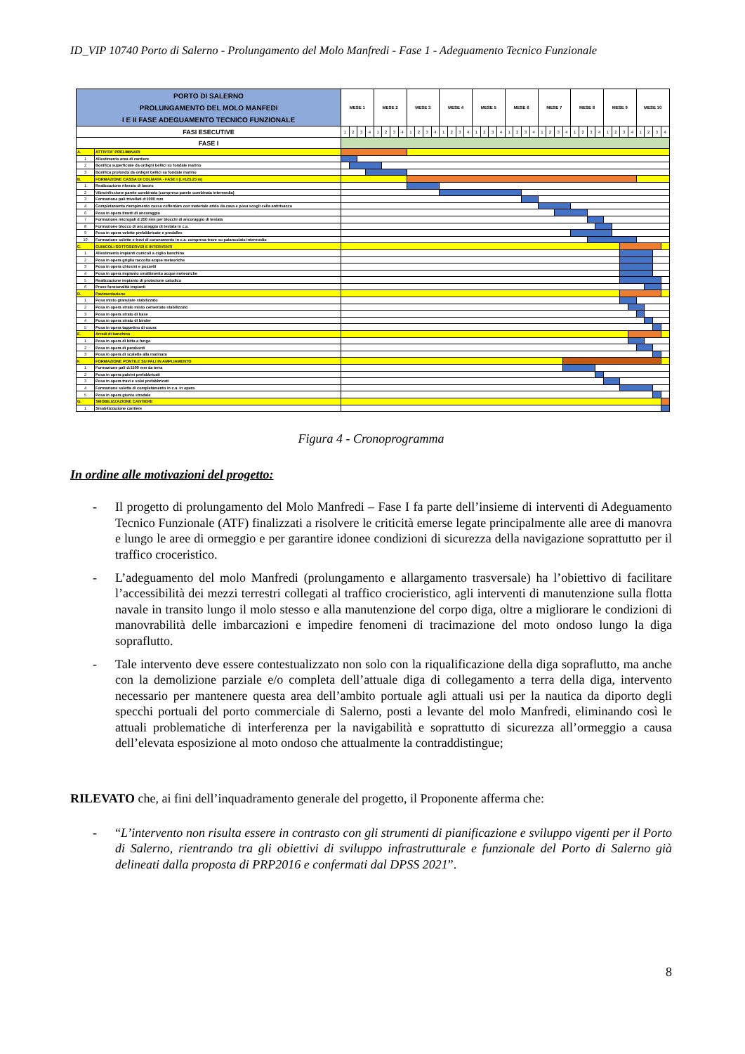ID_VIP 10740 Porto di Salerno - Prolungamento del Molo Manfredi - Fase 1 - Adeguamento Tecnico Funzionale
| PORTO DI SALERNO PROLUNGAMENTO DEL MOLO MANFEDI I E II FASE ADEGUAMENTO TECNICO FUNZIONALE | | MESE 1 | | | | MESE 2 | | | | MESE 3 | | | | MESE 4 | | | | MESE 5 | | | | MESE 6 | | | | MESE 7 | | | | MESE 8 | | | | MESE 9 | | | | MESE 10 | | | |
| --- | --- | --- | --- | --- | --- | --- | --- | --- | --- | --- | --- | --- | --- | --- | --- | --- | --- | --- | --- | --- | --- | --- | --- | --- | --- | --- | --- | --- | --- | --- | --- | --- | --- | --- | --- | --- | --- | --- | --- | --- | --- |
| FASI ESECUTIVE | | 1 | 2 | 3 | 4 | 1 | 2 | 3 | 4 | 1 | 2 | 3 | 4 | 1 | 2 | 3 | 4 | 1 | 2 | 3 | 4 | 1 | 2 | 3 | 4 | 1 | 2 | 3 | 4 | 1 | 2 | 3 | 4 | 1 | 2 | 3 | 4 | 1 | 2 | 3 | 4 |
| FASE I | | | | | | | | | | | | | | | | | | | | | | | | | | | | | | | | | | | | | | | | | |
| A. | ATTIVITA' PRELIMINARI | | | | | | | | | | | | | | | | | | | | | | | | | | | | | | | | | | | | | | | | |
| 1 | Allestimento area di cantiere | | | | | | | | | | | | | | | | | | | | | | | | | | | | | | | | | | | | | | | | |
| 2 | Bonifica superficiale da ordigni bellici su fondale marino | | | | | | | | | | | | | | | | | | | | | | | | | | | | | | | | | | | | | | | | |
| 3 | Bonifica profonda da ordigni bellici su fondale marino | | | | | | | | | | | | | | | | | | | | | | | | | | | | | | | | | | | | | | | | |
| B. | FORMAZIONE CASSA DI COLMATA - FASE I (L=125.25 m) | | | | | | | | | | | | | | | | | | | | | | | | | | | | | | | | | | | | | | | | |
| 1 | Realizzazione rilevato di lavoro | | | | | | | | | | | | | | | | | | | | | | | | | | | | | | | | | | | | | | | | |
| 2 | Vibroinfissione parete combinata (compresa parete combinata intermedia) | | | | | | | | | | | | | | | | | | | | | | | | | | | | | | | | | | | | | | | | |
| 3 | Formazione pali trivellati d:1000 mm | | | | | | | | | | | | | | | | | | | | | | | | | | | | | | | | | | | | | | | | |
| 4 | Completamento riempimento cassa cofferdam con materiale arido da cava e posa scogli cella antirisacca | | | | | | | | | | | | | | | | | | | | | | | | | | | | | | | | | | | | | | | | |
| 6 | Posa in opera tiranti di ancoraggio | | | | | | | | | | | | | | | | | | | | | | | | | | | | | | | | | | | | | | | | |
| 7 | Formazione micropali d:250 mm per blocchi di ancoraggio di testata | | | | | | | | | | | | | | | | | | | | | | | | | | | | | | | | | | | | | | | | |
| 8 | Formazione blocco di ancoraggio di testata in c.a. | | | | | | | | | | | | | | | | | | | | | | | | | | | | | | | | | | | | | | | | |
| 9 | Posa in opera velette prefabbricate e predalles | | | | | | | | | | | | | | | | | | | | | | | | | | | | | | | | | | | | | | | | |
| 10 | Formazione solette e travi di coronamento in c.a. compresa trave su palancolato intermedio | | | | | | | | | | | | | | | | | | | | | | | | | | | | | | | | | | | | | | | | |
| C. | CUNICOLI SOTTOSERVIZI E INTERVENTI | | | | | | | | | | | | | | | | | | | | | | | | | | | | | | | | | | | | | | | | |
| 1 | Allestimento impianti cunicoli a ciglio banchina | | | | | | | | | | | | | | | | | | | | | | | | | | | | | | | | | | | | | | | | |
| 2 | Posa in opera griglia raccolta acque meteoriche | | | | | | | | | | | | | | | | | | | | | | | | | | | | | | | | | | | | | | | | |
| 3 | Posa in opera chiusini e pozzetti | | | | | | | | | | | | | | | | | | | | | | | | | | | | | | | | | | | | | | | | |
| 4 | Posa in opera impianto smaltimento acque meteoriche | | | | | | | | | | | | | | | | | | | | | | | | | | | | | | | | | | | | | | | | |
| 5 | Realizzazione impianto di protezione catodica | | | | | | | | | | | | | | | | | | | | | | | | | | | | | | | | | | | | | | | | |
| 6 | Prove funzionalità impianti | | | | | | | | | | | | | | | | | | | | | | | | | | | | | | | | | | | | | | | | |
| D. | Pavimentazione | | | | | | | | | | | | | | | | | | | | | | | | | | | | | | | | | | | | | | | | |
| 1 | Posa misto granulare stabilizzato | | | | | | | | | | | | | | | | | | | | | | | | | | | | | | | | | | | | | | | | |
| 2 | Posa in opera strato misto cementato stabilizzato | | | | | | | | | | | | | | | | | | | | | | | | | | | | | | | | | | | | | | | | |
| 3 | Posa in opera strato di base | | | | | | | | | | | | | | | | | | | | | | | | | | | | | | | | | | | | | | | | |
| 4 | Posa in opera strato di binder | | | | | | | | | | | | | | | | | | | | | | | | | | | | | | | | | | | | | | | | |
| 5 | Posa in opera tappetino di usura | | | | | | | | | | | | | | | | | | | | | | | | | | | | | | | | | | | | | | | | |
| E. | Arredi di banchina | | | | | | | | | | | | | | | | | | | | | | | | | | | | | | | | | | | | | | | | |
| 1 | Posa in opera di bitta a fungo | | | | | | | | | | | | | | | | | | | | | | | | | | | | | | | | | | | | | | | | |
| 2 | Posa in opera di parabordi | | | | | | | | | | | | | | | | | | | | | | | | | | | | | | | | | | | | | | | | |
| 3 | Posa in opera di scalette alla marinara | | | | | | | | | | | | | | | | | | | | | | | | | | | | | | | | | | | | | | | | |
| F. | FORMAZIONE PONTILE SU PALI IN AMPLIAMENTO | | | | | | | | | | | | | | | | | | | | | | | | | | | | | | | | | | | | | | | | |
| 1 | Formazione pali d:1500 mm da terra | | | | | | | | | | | | | | | | | | | | | | | | | | | | | | | | | | | | | | | | |
| 2 | Posa in opera pulvini prefabbricati | | | | | | | | | | | | | | | | | | | | | | | | | | | | | | | | | | | | | | | | |
| 3 | Posa in opera travi e solai prefabbricati | | | | | | | | | | | | | | | | | | | | | | | | | | | | | | | | | | | | | | | | |
| 4 | Formazione soletta di completamento in c.a. in opera | | | | | | | | | | | | | | | | | | | | | | | | | | | | | | | | | | | | | | | | |
| 5 | Posa in opera giunto stradale | | | | | | | | | | | | | | | | | | | | | | | | | | | | | | | | | | | | | | | | |
| G. | SMOBILIZZAZIONE CANTIERE | | | | | | | | | | | | | | | | | | | | | | | | | | | | | | | | | | | | | | | | |
| 1 | Smobilizzazione cantiere | | | | | | | | | | | | | | | | | | | | | | | | | | | | | | | | | | | | | | | | |
Figura 4 - Cronoprogramma
In ordine alle motivazioni del progetto:
-
Il progetto di prolungamento del Molo Manfredi – Fase I fa parte dell’insieme di interventi di Adeguamento Tecnico Funzionale (ATF) finalizzati a risolvere le criticità emerse legate principalmente alle aree di manovra e lungo le aree di ormeggio e per garantire idonee condizioni di sicurezza della navigazione soprattutto per il traffico croceristico.
-
L’adeguamento del molo Manfredi (prolungamento e allargamento trasversale) ha l’obiettivo di facilitare l’accessibilità dei mezzi terrestri collegati al traffico crocieristico, agli interventi di manutenzione sulla flotta navale in transito lungo il molo stesso e alla manutenzione del corpo diga, oltre a migliorare le condizioni di manovrabilità delle imbarcazioni e impedire fenomeni di tracimazione del moto ondoso lungo la diga sopraflutto.
-
Tale intervento deve essere contestualizzato non solo con la riqualificazione della diga sopraflutto, ma anche con la demolizione parziale e/o completa dell’attuale diga di collegamento a terra della diga, intervento necessario per mantenere questa area dell’ambito portuale agli attuali usi per la nautica da diporto degli specchi portuali del porto commerciale di Salerno, posti a levante del molo Manfredi, eliminando così le attuali problematiche di interferenza per la navigabilità e soprattutto di sicurezza all’ormeggio a causa dell’elevata esposizione al moto ondoso che attualmente la contraddistingue;
RILEVATO che, ai fini dell’inquadramento generale del progetto, il Proponente afferma che:
-
“L’intervento non risulta essere in contrasto con gli strumenti di pianificazione e sviluppo vigenti per il Porto di Salerno, rientrando tra gli obiettivi di sviluppo infrastrutturale e funzionale del Porto di Salerno già delineati dalla proposta di PRP2016 e confermati dal DPSS 2021”.
8